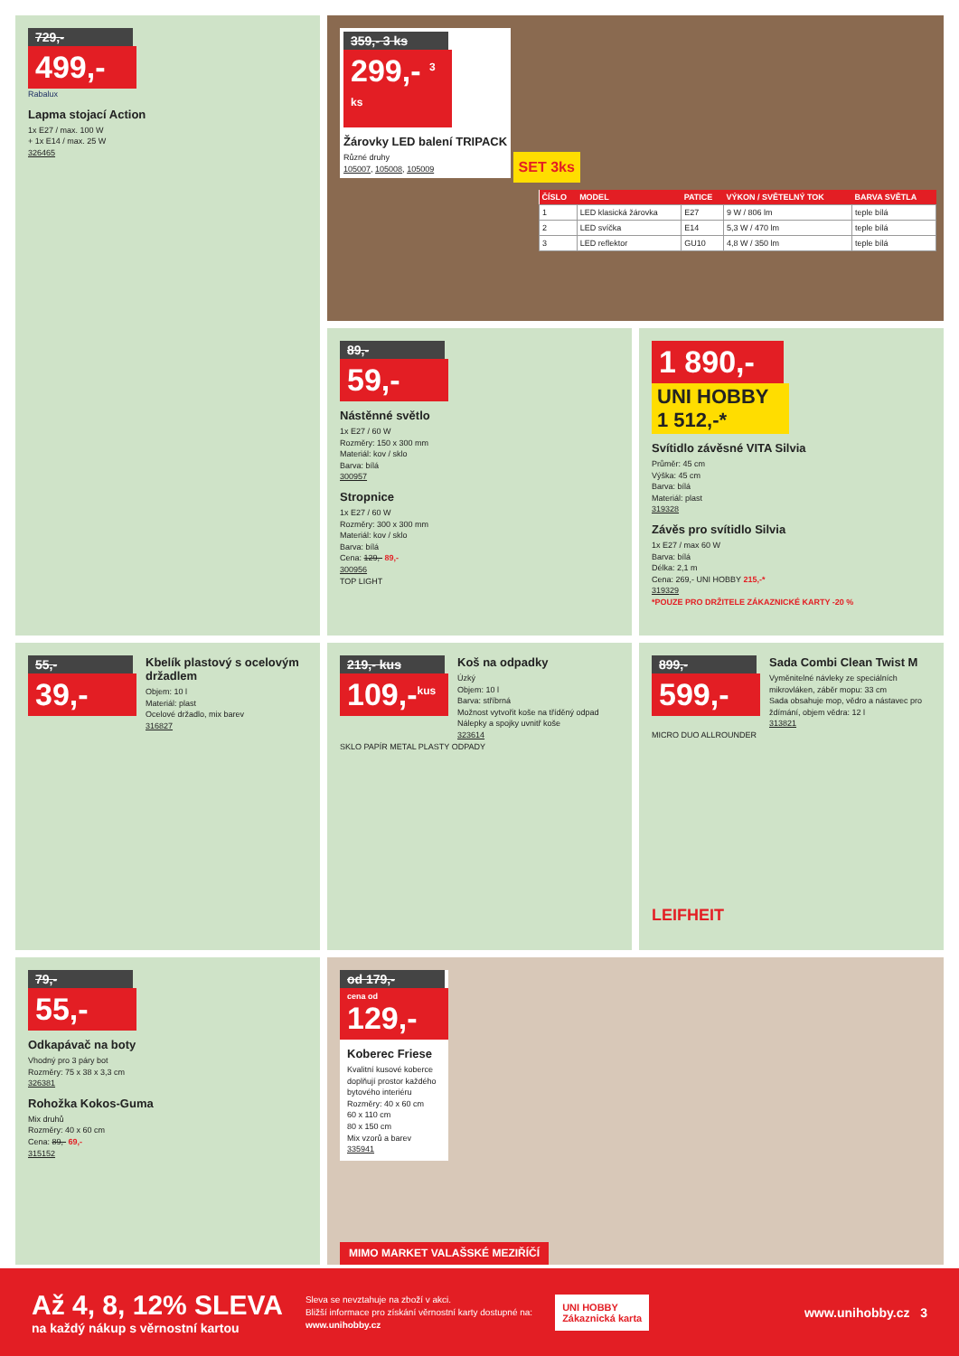729,-
499,-
Rabalux
Lapma stojací Action
1x E27 / max. 100 W
+ 1x E14 / max. 25 W
326465
359,- 3 ks
299,- <sup>3 ks</sup>
Žárovky LED balení TRIPACK
Různé druhy
105007, 105008, 105009
SET 3ks
| ČÍSLO | MODEL | PATICE | VÝKON / SVĚTELNÝ TOK | BARVA SVĚTLA |
| --- | --- | --- | --- | --- |
| 1 | LED klasická žárovka | E27 | 9 W / 806 lm | teple bílá |
| 2 | LED svíčka | E14 | 5,3 W / 470 lm | teple bílá |
| 3 | LED reflektor | GU10 | 4,8 W / 350 lm | teple bílá |
89,-
59,-
Nástěnné světlo
1x E27 / 60 W
Rozměry: 150 x 300 mm
Materiál: kov / sklo
Barva: bílá
300957
Stropnice
1x E27 / 60 W
Rozměry: 300 x 300 mm
Materiál: kov / sklo
Barva: bílá
Cena: 129,- 89,-
300956
TOP LIGHT
1 890,-
UNI HOBBY 1 512,-*
Svítidlo závěsné VITA Silvia
Průměr: 45 cm
Výška: 45 cm
Barva: bílá
Materiál: plast
319328
Závěs pro svítidlo Silvia
1x E27 / max 60 W
Barva: bílá
Délka: 2,1 m
Cena: 269,- UNI HOBBY 215,-*
319329
*POUZE PRO DRŽITELE ZÁKAZNICKÉ KARTY -20 %
55,-
39,-
Kbelík plastový s ocelovým držadlem
Objem: 10 l
Materiál: plast
Ocelové držadlo, mix barev
316827
219,- kus
109,-<sup>kus</sup>
Koš na odpadky
Úzký
Objem: 10 l
Barva: stříbrná
Možnost vytvořit koše na tříděný odpad
Nálepky a spojky uvnitř koše
323614
SKLO PAPÍR METAL PLASTY ODPADY
899,-
599,-
Sada Combi Clean Twist M
Vyměnitelné návleky ze speciálních mikrovláken, záběr mopu: 33 cm
Sada obsahuje mop, vědro a nástavec pro ždímání, objem vědra: 12 l
313821
MICRO DUO ALLROUNDER
LEIFHEIT
79,-
55,-
Odkapávač na boty
Vhodný pro 3 páry bot
Rozměry: 75 x 38 x 3,3 cm
326381
Rohožka Kokos-Guma
Mix druhů
Rozměry: 40 x 60 cm
Cena: 89,- 69,-
315152
od 179,-
cena od
129,-
Koberec Friese
Kvalitní kusové koberce doplňují prostor každého bytového interiéru
Rozměry: 40 x 60 cm
60 x 110 cm
80 x 150 cm
Mix vzorů a barev
335941
MIMO MARKET VALAŠSKÉ MEZIŘÍČÍ
Až 4, 8, 12% SLEVA
na každý nákup s věrnostní kartou
Sleva se nevztahuje na zboží v akci.
Bližší informace pro získání věrnostní karty dostupné na:
www.unihobby.cz
UNI HOBBY
Zákaznická karta
www.unihobby.cz 3